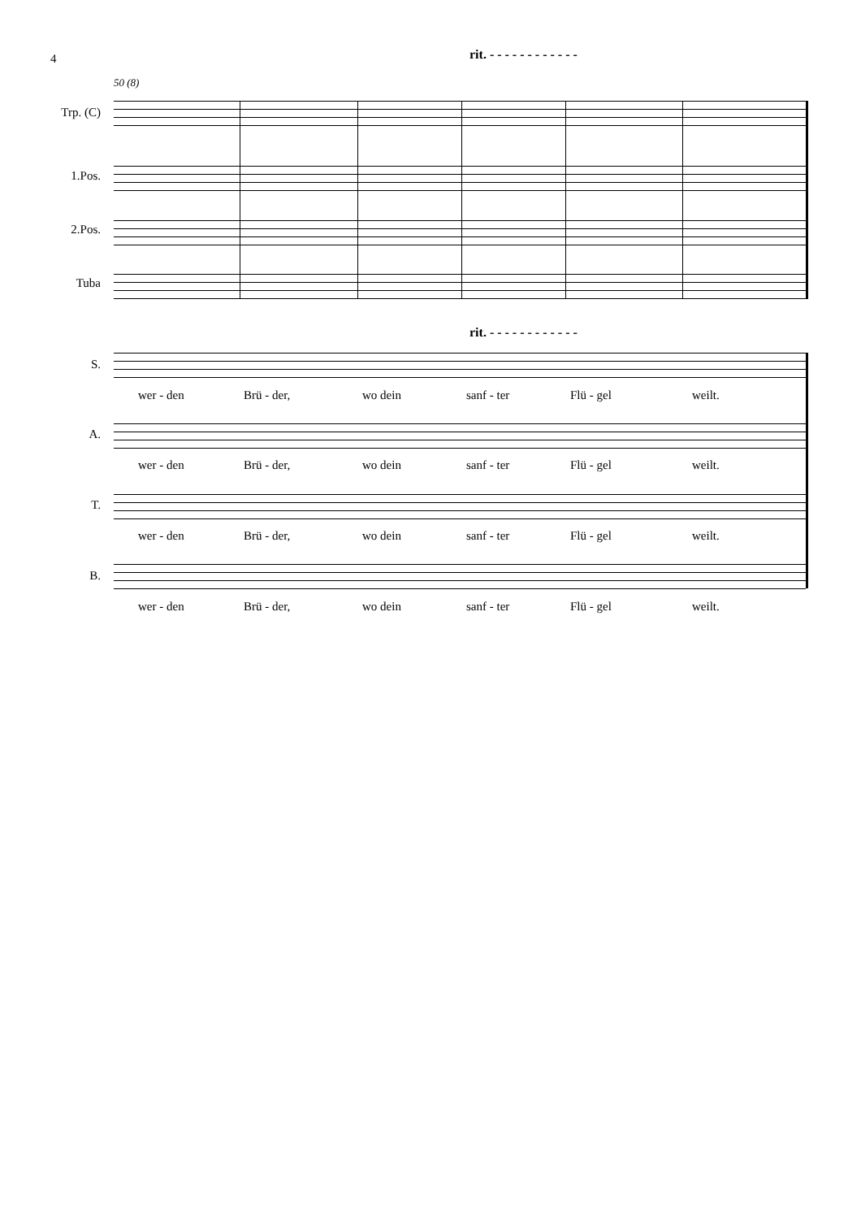4 rit. - - - - - - - - - - - -
50 (8)
Trp. (C)
1.Pos.
2.Pos.
Tuba
rit. - - - - - - - - - - - -
S.
wer - den Brü - der, wo dein sanf - ter Flü - gel weilt.
A.
wer - den Brü - der, wo dein sanf - ter Flü - gel weilt.
T.
wer - den Brü - der, wo dein sanf - ter Flü - gel weilt.
B.
wer - den Brü - der, wo dein sanf - ter Flü - gel weilt.